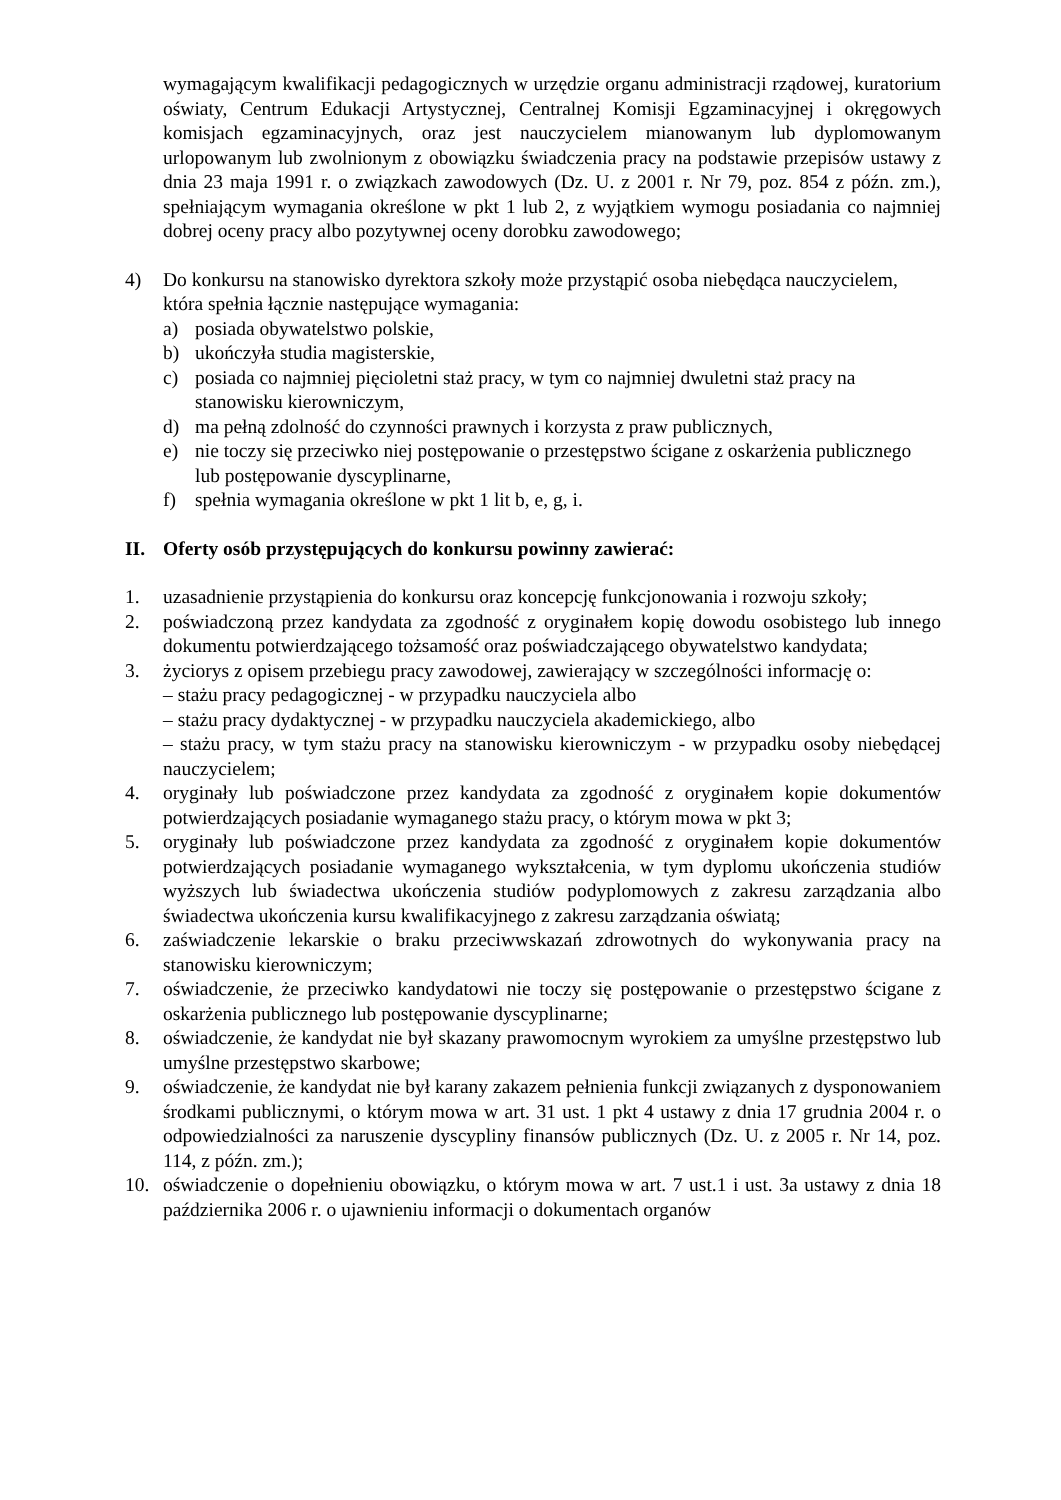wymagającym kwalifikacji pedagogicznych w urzędzie organu administracji rządowej, kuratorium oświaty, Centrum Edukacji Artystycznej, Centralnej Komisji Egzaminacyjnej i okręgowych komisjach egzaminacyjnych, oraz jest nauczycielem mianowanym lub dyplomowanym urlopowanym lub zwolnionym z obowiązku świadczenia pracy na podstawie przepisów ustawy z dnia 23 maja 1991 r. o związkach zawodowych (Dz. U. z 2001 r. Nr 79, poz. 854 z późn. zm.), spełniającym wymagania określone w pkt 1 lub 2, z wyjątkiem wymogu posiadania co najmniej dobrej oceny pracy albo pozytywnej oceny dorobku zawodowego;
4) Do konkursu na stanowisko dyrektora szkoły może przystąpić osoba niebędąca nauczycielem, która spełnia łącznie następujące wymagania:
a) posiada obywatelstwo polskie,
b) ukończyła studia magisterskie,
c) posiada co najmniej pięcioletni staż pracy, w tym co najmniej dwuletni staż pracy na stanowisku kierowniczym,
d) ma pełną zdolność do czynności prawnych i korzysta z praw publicznych,
e) nie toczy się przeciwko niej postępowanie o przestępstwo ścigane z oskarżenia publicznego lub postępowanie dyscyplinarne,
f) spełnia wymagania określone w pkt 1 lit b, e, g, i.
II. Oferty osób przystępujących do konkursu powinny zawierać:
1. uzasadnienie przystąpienia do konkursu oraz koncepcję funkcjonowania i rozwoju szkoły;
2. poświadczoną przez kandydata za zgodność z oryginałem kopię dowodu osobistego lub innego dokumentu potwierdzającego tożsamość oraz poświadczającego obywatelstwo kandydata;
3. życiorys z opisem przebiegu pracy zawodowej, zawierający w szczególności informację o:
– stażu pracy pedagogicznej - w przypadku nauczyciela albo
– stażu pracy dydaktycznej - w przypadku nauczyciela akademickiego, albo
– stażu pracy, w tym stażu pracy na stanowisku kierowniczym - w przypadku osoby niebędącej nauczycielem;
4. oryginały lub poświadczone przez kandydata za zgodność z oryginałem kopie dokumentów potwierdzających posiadanie wymaganego stażu pracy, o którym mowa w pkt 3;
5. oryginały lub poświadczone przez kandydata za zgodność z oryginałem kopie dokumentów potwierdzających posiadanie wymaganego wykształcenia, w tym dyplomu ukończenia studiów wyższych lub świadectwa ukończenia studiów podyplomowych z zakresu zarządzania albo świadectwa ukończenia kursu kwalifikacyjnego z zakresu zarządzania oświatą;
6. zaświadczenie lekarskie o braku przeciwwskazań zdrowotnych do wykonywania pracy na stanowisku kierowniczym;
7. oświadczenie, że przeciwko kandydatowi nie toczy się postępowanie o przestępstwo ścigane z oskarżenia publicznego lub postępowanie dyscyplinarne;
8. oświadczenie, że kandydat nie był skazany prawomocnym wyrokiem za umyślne przestępstwo lub umyślne przestępstwo skarbowe;
9. oświadczenie, że kandydat nie był karany zakazem pełnienia funkcji związanych z dysponowaniem środkami publicznymi, o którym mowa w art. 31 ust. 1 pkt 4 ustawy z dnia 17 grudnia 2004 r. o odpowiedzialności za naruszenie dyscypliny finansów publicznych (Dz. U. z 2005 r. Nr 14, poz. 114, z późn. zm.);
10. oświadczenie o dopełnieniu obowiązku, o którym mowa w art. 7 ust.1 i ust. 3a ustawy z dnia 18 października 2006 r. o ujawnieniu informacji o dokumentach organów